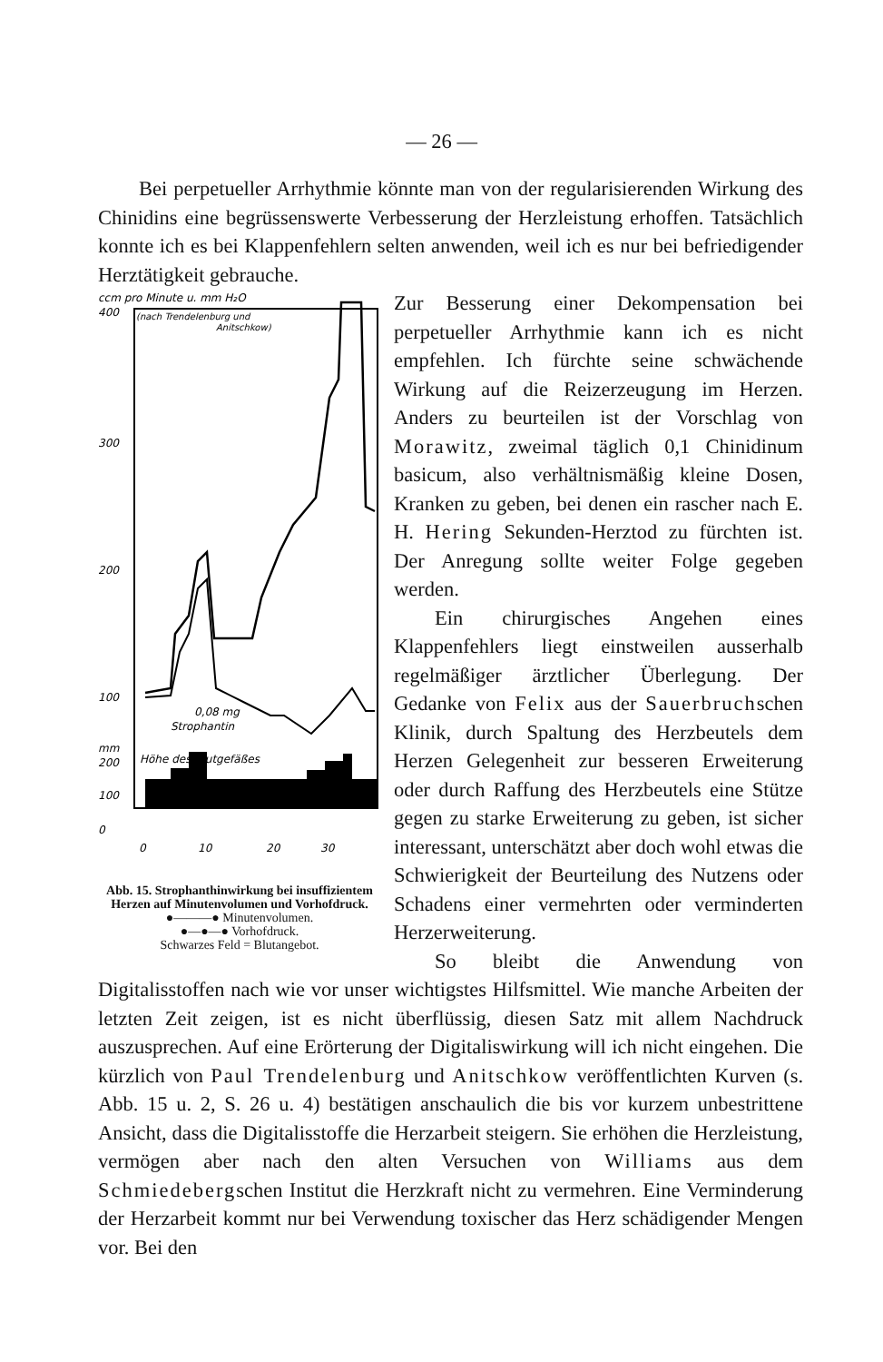— 26 —
Bei perpetueller Arrhythmie könnte man von der regularisierenden Wirkung des Chinidins eine begrüssenswerte Verbesserung der Herzleistung erhoffen. Tatsächlich konnte ich es bei Klappenfehlern selten anwenden, weil ich es nur bei befriedigender Herztätigkeit gebrauche.
ccm pro Minute u. mm H₂O
400
(nach Trendelenburg und
Anitschkow)
300
200
100
mm
200
100
0
Höhe des Blutgefäßes
0,08 mg
Strophantin
0
10
20
30
Abb. 15. Strophanthinwirkung bei insuffizientem Herzen auf Minutenvolumen und Vorhofdruck.
●———● Minutenvolumen.
●—●—● Vorhofdruck.
Schwarzes Feld = Blutangebot.
Zur Besserung einer Dekompensation bei perpetueller Arrhythmie kann ich es nicht empfehlen. Ich fürchte seine schwächende Wirkung auf die Reizerzeugung im Herzen. Anders zu beurteilen ist der Vorschlag von Morawitz, zweimal täglich 0,1 Chinidinum basicum, also verhältnismäßig kleine Dosen, Kranken zu geben, bei denen ein rascher nach E. H. Hering Sekunden-Herztod zu fürchten ist. Der Anregung sollte weiter Folge gegeben werden.
Ein chirurgisches Angehen eines Klappenfehlers liegt einstweilen ausserhalb regelmäßiger ärztlicher Überlegung. Der Gedanke von Felix aus der Sauerbruchschen Klinik, durch Spaltung des Herzbeutels dem Herzen Gelegenheit zur besseren Erweiterung oder durch Raffung des Herzbeutels eine Stütze gegen zu starke Erweiterung zu geben, ist sicher interessant, unterschätzt aber doch wohl etwas die Schwierigkeit der Beurteilung des Nutzens oder Schadens einer vermehrten oder verminderten Herzerweiterung.
So bleibt die Anwendung von Digitalisstoffen nach wie vor unser wichtigstes Hilfsmittel. Wie manche Arbeiten der letzten Zeit zeigen, ist es nicht überflüssig, diesen Satz mit allem Nachdruck auszusprechen. Auf eine Erörterung der Digitaliswirkung will ich nicht eingehen. Die kürzlich von Paul Trendelenburg und Anitschkow veröffentlichten Kurven (s. Abb. 15 u. 2, S. 26 u. 4) bestätigen anschaulich die bis vor kurzem unbestrittene Ansicht, dass die Digitalisstoffe die Herzarbeit steigern. Sie erhöhen die Herzleistung, vermögen aber nach den alten Versuchen von Williams aus dem Schmiedebergschen Institut die Herzkraft nicht zu vermehren. Eine Verminderung der Herzarbeit kommt nur bei Verwendung toxischer das Herz schädigender Mengen vor. Bei den